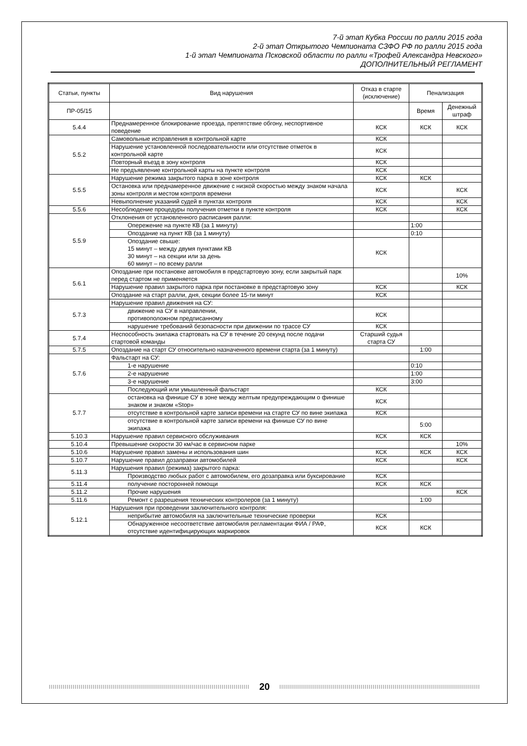7-й этап Кубка России по ралли 2015 года
2-й этап Открытого Чемпионата СЗФО РФ по ралли 2015 года
1-й этап Чемпионата Псковской области по ралли «Трофей Александра Невского»
ДОПОЛНИТЕЛЬНЫЙ РЕГЛАМЕНТ
| Статьи, пункты | Вид нарушения | Отказ в старте (исключение) | Пенализация | |
| --- | --- | --- | --- | --- |
| ПР-05/15 | | | Время | Денежный штраф |
| 5.4.4 | Преднамеренное блокирование проезда, препятствие обгону, неспортивное поведение | КСК | КСК | КСК |
| 5.5.2 | Самовольные исправления в контрольной карте | КСК | | |
| | Нарушение установленной последовательности или отсутствие отметок в контрольной карте | КСК | | |
| | Повторный въезд в зону контроля | КСК | | |
| | Не предъявление контрольной карты на пункте контроля | КСК | | |
| 5.5.5 | Нарушение режима закрытого парка в зоне контроля | КСК | КСК | |
| | Остановка или преднамеренное движение с низкой скоростью между знаком начала зоны контроля и местом контроля времени | КСК | | КСК |
| | Невыполнение указаний судей в пунктах контроля | КСК | | КСК |
| 5.5.6 | Несоблюдение процедуры получения отметки в пункте контроля | КСК | | КСК |
| 5.5.9 | Отклонения от установленного расписания ралли: | | | |
| | Опережение на пункте КВ (за 1 минуту) | | 1:00 | |
| | Опоздание на пункт КВ (за 1 минуту) | | 0:10 | |
| | Опоздание свыше: 15 минут – между двумя пунктами КВ 30 минут – на секции или за день 60 минут – по всему ралли | КСК | | |
| 5.6.1 | Опоздание при постановке автомобиля в предстартовую зону, если закрытый парк перед стартом не применяется | | | 10% |
| | Нарушение правил закрытого парка при постановке в предстартовую зону | КСК | | КСК |
| | Опоздание на старт ралли, дня, секции более 15-ти минут | КСК | | |
| 5.7.3 | Нарушение правил движения на СУ: | | | |
| | движение на СУ в направлении, противоположном предписанному | КСК | | |
| | нарушение требований безопасности при движении по трассе СУ | КСК | | |
| 5.7.4 | Неспособность экипажа стартовать на СУ в течение 20 секунд после подачи стартовой команды | Старший судья старта СУ | | |
| 5.7.5 | Опоздание на старт СУ относительно назначенного времени старта (за 1 минуту) | | 1:00 | |
| 5.7.6 | Фальстарт на СУ: | | | |
| | 1-е нарушение | | 0:10 | |
| | 2-е нарушение | | 1:00 | |
| | 3-е нарушение | | 3:00 | |
| | Последующий или умышленный фальстарт | КСК | | |
| 5.7.7 | остановка на финише СУ в зоне между желтым предупреждающим о финише знаком и знаком «Stop» | КСК | | |
| | отсутствие в контрольной карте записи времени на старте СУ по вине экипажа | КСК | | |
| | отсутствие в контрольной карте записи времени на финише СУ по вине экипажа | | 5:00 | |
| 5.10.3 | Нарушение правил сервисного обслуживания | КСК | КСК | |
| 5.10.4 | Превышение скорости 30 км/час в сервисном парке | | | 10% |
| 5.10.6 | Нарушение правил замены и использования шин | КСК | КСК | КСК |
| 5.10.7 | Нарушение правил дозаправки автомобилей | КСК | | КСК |
| 5.11.3 | Нарушения правил (режима) закрытого парка: | | | |
| | Производство любых работ с автомобилем, его дозаправка или буксирование | КСК | | |
| 5.11.4 | получение посторонней помощи | КСК | КСК | |
| 5.11.2 | Прочие нарушения | | | КСК |
| 5.11.6 | Ремонт с разрешения технических контролеров (за 1 минуту) | | 1:00 | |
| 5.12.1 | Нарушения при проведении заключительного контроля: | | | |
| | неприбытие автомобиля на заключительные технические проверки | КСК | | |
| | Обнаруженное несоответствие автомобиля регламентации ФИА / РАФ, отсутствие идентифицирующих маркировок | КСК | КСК | |
20